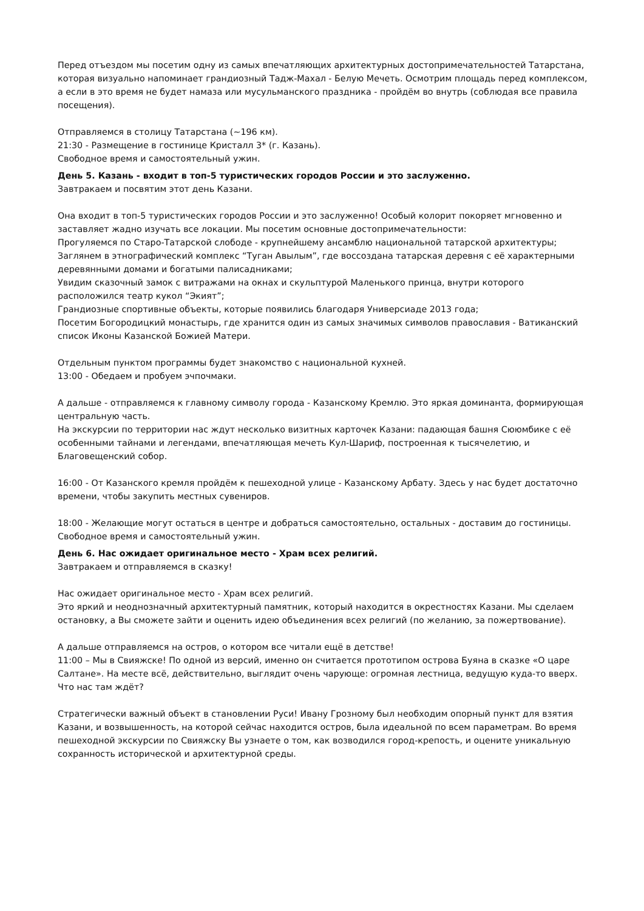Перед отъездом мы посетим одну из самых впечатляющих архитектурных достопримечательностей Татарстана, которая визуально напоминает грандиозный Тадж-Махал - Белую Мечеть. Осмотрим площадь перед комплексом, а если в это время не будет намаза или мусульманского праздника - пройдём во внутрь (соблюдая все правила посещения).
Отправляемся в столицу Татарстана (~196 км).
21:30 - Размещение в гостинице Кристалл 3* (г. Казань).
Свободное время и самостоятельный ужин.
День 5. Казань - входит в топ-5 туристических городов России и это заслуженно.
Завтракаем и посвятим этот день Казани.
Она входит в топ-5 туристических городов России и это заслуженно! Особый колорит покоряет мгновенно и заставляет жадно изучать все локации. Мы посетим основные достопримечательности:
Прогуляемся по Старо-Татарской слободе - крупнейшему ансамблю национальной татарской архитектуры;
Заглянем в этнографический комплекс “Туган Авылым”, где воссоздана татарская деревня с её характерными деревянными домами и богатыми палисадниками;
Увидим сказочный замок с витражами на окнах и скульптурой Маленького принца, внутри которого расположился театр кукол “Экият”;
Грандиозные спортивные объекты, которые появились благодаря Универсиаде 2013 года;
Посетим Богородицкий монастырь, где хранится один из самых значимых символов православия - Ватиканский список Иконы Казанской Божией Матери.
Отдельным пунктом программы будет знакомство с национальной кухней.
13:00 - Обедаем и пробуем эчпочмаки.
А дальше - отправляемся к главному символу города - Казанскому Кремлю. Это яркая доминанта, формирующая центральную часть.
На экскурсии по территории нас ждут несколько визитных карточек Казани: падающая башня Сююмбике с её особенными тайнами и легендами, впечатляющая мечеть Кул-Шариф, построенная к тысячелетию, и Благовещенский собор.
16:00 - От Казанского кремля пройдём к пешеходной улице - Казанскому Арбату. Здесь у нас будет достаточно времени, чтобы закупить местных сувениров.
18:00 - Желающие могут остаться в центре и добраться самостоятельно, остальных - доставим до гостиницы.
Свободное время и самостоятельный ужин.
День 6. Нас ожидает оригинальное место - Храм всех религий.
Завтракаем и отправляемся в сказку!
Нас ожидает оригинальное место - Храм всех религий.
Это яркий и неоднозначный архитектурный памятник, который находится в окрестностях Казани. Мы сделаем остановку, а Вы сможете зайти и оценить идею объединения всех религий (по желанию, за пожертвование).
А дальше отправляемся на остров, о котором все читали ещё в детстве!
11:00 – Мы в Свияжске! По одной из версий, именно он считается прототипом острова Буяна в сказке «О царе Салтане». На месте всё, действительно, выглядит очень чарующе: огромная лестница, ведущую куда-то вверх. Что нас там ждёт?
Стратегически важный объект в становлении Руси! Ивану Грозному был необходим опорный пункт для взятия Казани, и возвышенность, на которой сейчас находится остров, была идеальной по всем параметрам. Во время пешеходной экскурсии по Свияжску Вы узнаете о том, как возводился город-крепость, и оцените уникальную сохранность исторической и архитектурной среды.